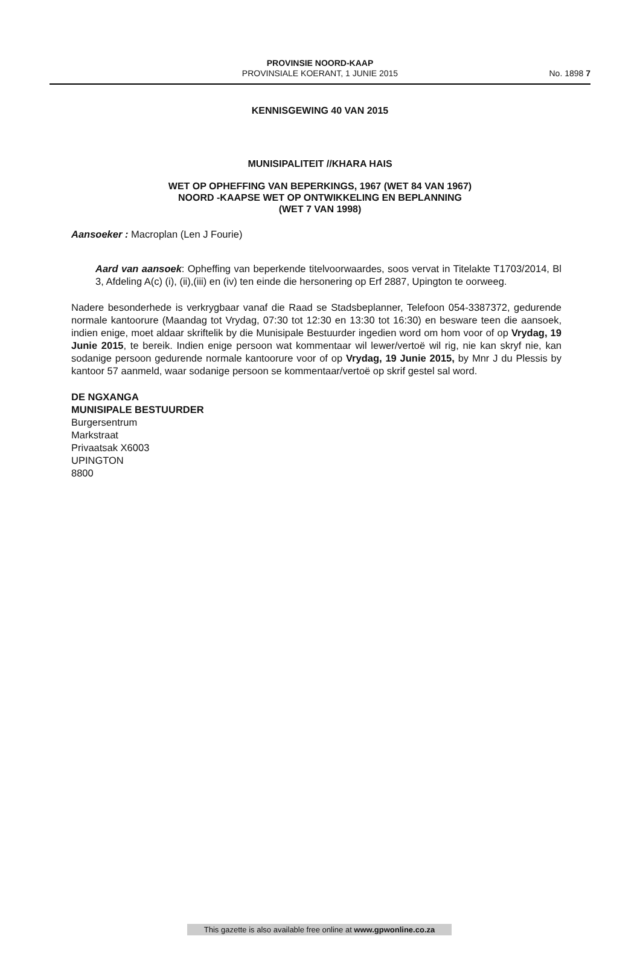PROVINSIE NOORD-KAAP
PROVINSIALE KOERANT, 1 JUNIE 2015
No. 1898 7
KENNISGEWING 40 VAN 2015
MUNISIPALITEIT //KHARA HAIS
WET OP OPHEFFING VAN BEPERKINGS, 1967 (WET 84 VAN 1967)
NOORD -KAAPSE WET OP ONTWIKKELING EN BEPLANNING
(WET 7 VAN 1998)
Aansoeker : Macroplan (Len J Fourie)
Aard van aansoek: Opheffing van beperkende titelvoorwaardes, soos vervat in Titelakte T1703/2014, Bl 3, Afdeling A(c) (i), (ii),(iii) en (iv) ten einde die hersonering op Erf 2887, Upington te oorweeg.
Nadere besonderhede is verkrygbaar vanaf die Raad se Stadsbeplanner, Telefoon 054-3387372, gedurende normale kantoorure (Maandag tot Vrydag, 07:30 tot 12:30 en 13:30 tot 16:30) en besware teen die aansoek, indien enige, moet aldaar skriftelik by die Munisipale Bestuurder ingedien word om hom voor of op Vrydag, 19 Junie 2015, te bereik. Indien enige persoon wat kommentaar wil lewer/vertoë wil rig, nie kan skryf nie, kan sodanige persoon gedurende normale kantoorure voor of op Vrydag, 19 Junie 2015, by Mnr J du Plessis by kantoor 57 aanmeld, waar sodanige persoon se kommentaar/vertoë op skrif gestel sal word.
DE NGXANGA
MUNISIPALE BESTUURDER
Burgersentrum
Markstraat
Privaatsak X6003
UPINGTON
8800
This gazette is also available free online at www.gpwonline.co.za